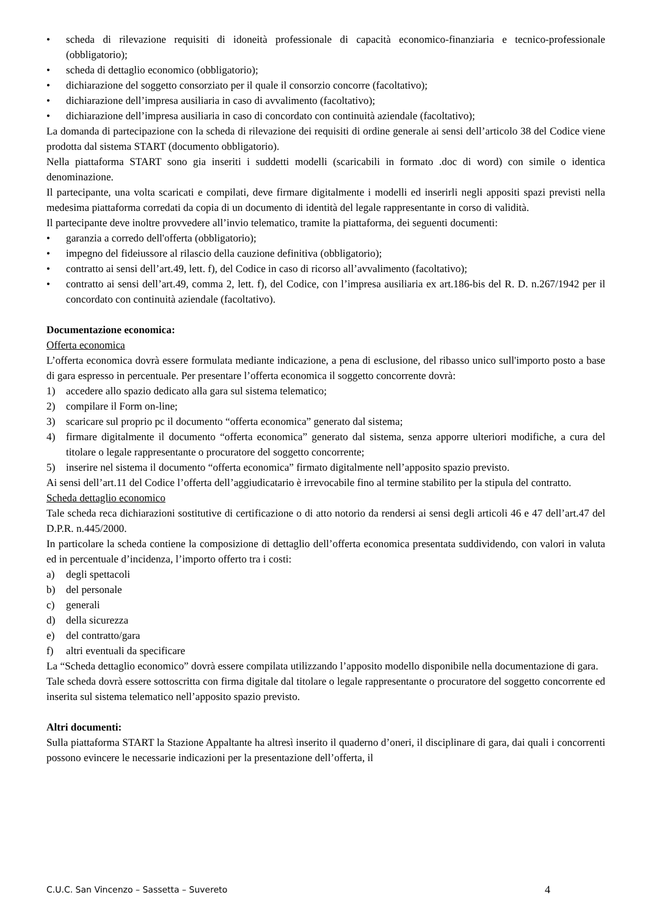• scheda di rilevazione requisiti di idoneità professionale di capacità economico-finanziaria e tecnico-professionale (obbligatorio);
• scheda di dettaglio economico (obbligatorio);
• dichiarazione del soggetto consorziato per il quale il consorzio concorre (facoltativo);
• dichiarazione dell’impresa ausiliaria in caso di avvalimento (facoltativo);
• dichiarazione dell’impresa ausiliaria in caso di concordato con continuità aziendale (facoltativo);
La domanda di partecipazione con la scheda di rilevazione dei requisiti di ordine generale ai sensi dell’articolo 38 del Codice viene prodotta dal sistema START (documento obbligatorio).
Nella piattaforma START sono gia inseriti i suddetti modelli (scaricabili in formato .doc di word) con simile o identica denominazione.
Il partecipante, una volta scaricati e compilati, deve firmare digitalmente i modelli ed inserirli negli appositi spazi previsti nella medesima piattaforma corredati da copia di un documento di identità del legale rappresentante in corso di validità.
Il partecipante deve inoltre provvedere all’invio telematico, tramite la piattaforma, dei seguenti documenti:
• garanzia a corredo dell'offerta (obbligatorio);
• impegno del fideiussore al rilascio della cauzione definitiva (obbligatorio);
• contratto ai sensi dell’art.49, lett. f), del Codice in caso di ricorso all’avvalimento (facoltativo);
• contratto ai sensi dell’art.49, comma 2, lett. f), del Codice, con l’impresa ausiliaria ex art.186-bis del R. D. n.267/1942 per il concordato con continuità aziendale (facoltativo).
Documentazione economica:
Offerta economica
L’offerta economica dovrà essere formulata mediante indicazione, a pena di esclusione, del ribasso unico sull'importo posto a base di gara espresso in percentuale. Per presentare l’offerta economica il soggetto concorrente dovrà:
1) accedere allo spazio dedicato alla gara sul sistema telematico;
2) compilare il Form on-line;
3) scaricare sul proprio pc il documento “offerta economica” generato dal sistema;
4) firmare digitalmente il documento “offerta economica” generato dal sistema, senza apporre ulteriori modifiche, a cura del titolare o legale rappresentante o procuratore del soggetto concorrente;
5) inserire nel sistema il documento “offerta economica” firmato digitalmente nell’apposito spazio previsto.
Ai sensi dell’art.11 del Codice l’offerta dell’aggiudicatario è irrevocabile fino al termine stabilito per la stipula del contratto.
Scheda dettaglio economico
Tale scheda reca dichiarazioni sostitutive di certificazione o di atto notorio da rendersi ai sensi degli articoli 46 e 47 dell’art.47 del D.P.R. n.445/2000.
In particolare la scheda contiene la composizione di dettaglio dell’offerta economica presentata suddividendo, con valori in valuta ed in percentuale d’incidenza, l’importo offerto tra i costi:
a) degli spettacoli
b) del personale
c) generali
d) della sicurezza
e) del contratto/gara
f) altri eventuali da specificare
La “Scheda dettaglio economico” dovrà essere compilata utilizzando l’apposito modello disponibile nella documentazione di gara.
Tale scheda dovrà essere sottoscritta con firma digitale dal titolare o legale rappresentante o procuratore del soggetto concorrente ed inserita sul sistema telematico nell’apposito spazio previsto.
Altri documenti:
Sulla piattaforma START la Stazione Appaltante ha altresì inserito il quaderno d’oneri, il disciplinare di gara, dai quali i concorrenti possono evincere le necessarie indicazioni per la presentazione dell’offerta, il
C.U.C. San Vincenzo – Sassetta – Suvereto 4